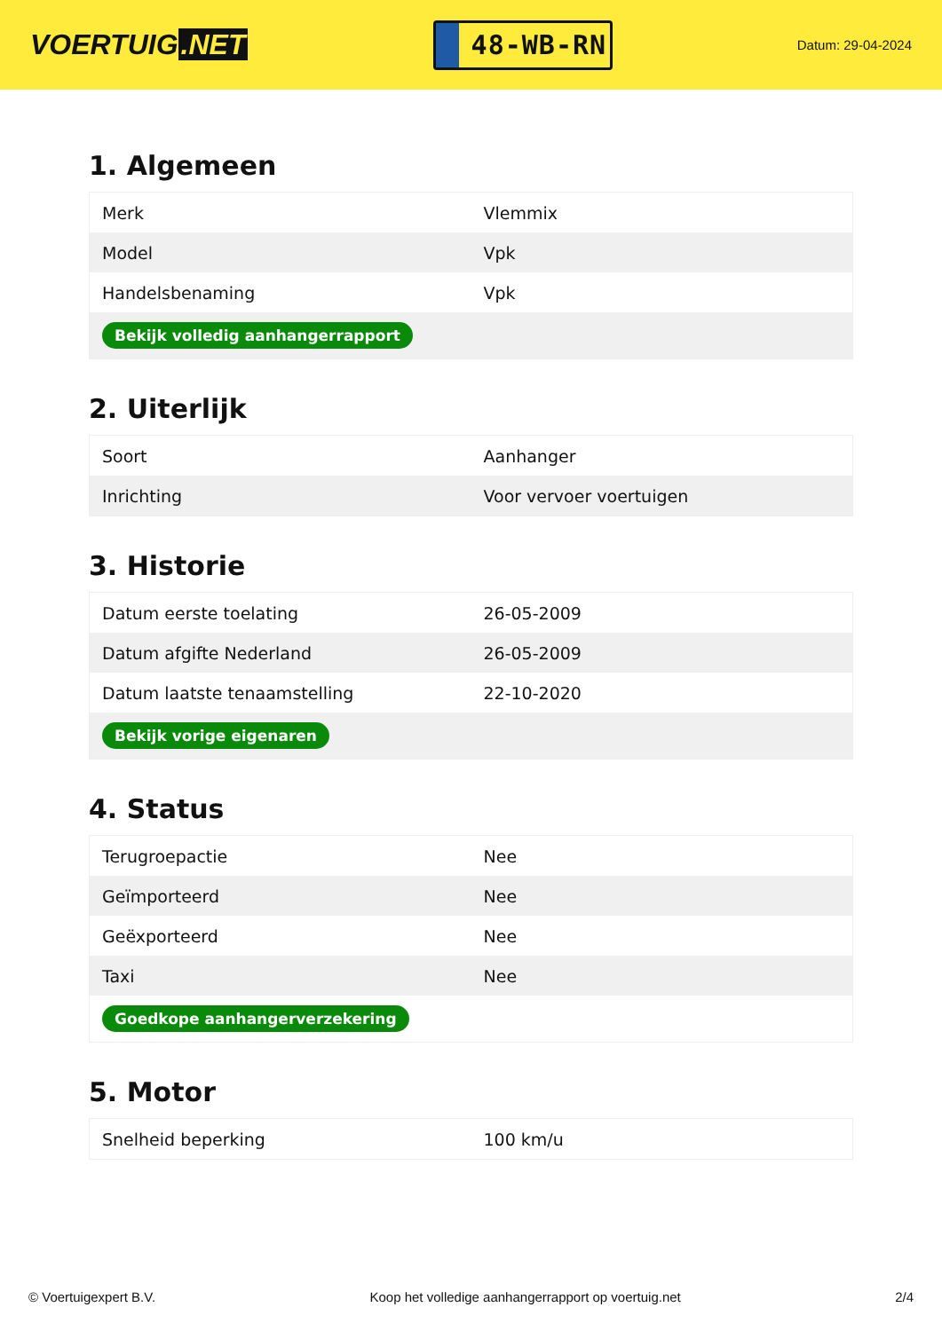VOERTUIG.NET
48-WB-RN
Datum: 29-04-2024
1. Algemeen
| Merk | Vlemmix |
| Model | Vpk |
| Handelsbenaming | Vpk |
| Bekijk volledig aanhangerrapport | |
2. Uiterlijk
| Soort | Aanhanger |
| Inrichting | Voor vervoer voertuigen |
3. Historie
| Datum eerste toelating | 26-05-2009 |
| Datum afgifte Nederland | 26-05-2009 |
| Datum laatste tenaamstelling | 22-10-2020 |
| Bekijk vorige eigenaren | |
4. Status
| Terugroepactie | Nee |
| Geïmporteerd | Nee |
| Geëxporteerd | Nee |
| Taxi | Nee |
| Goedkope aanhangerverzekering | |
5. Motor
| Snelheid beperking | 100 km/u |
© Voertuigexpert B.V. Koop het volledige aanhangerrapport op voertuig.net 2/4